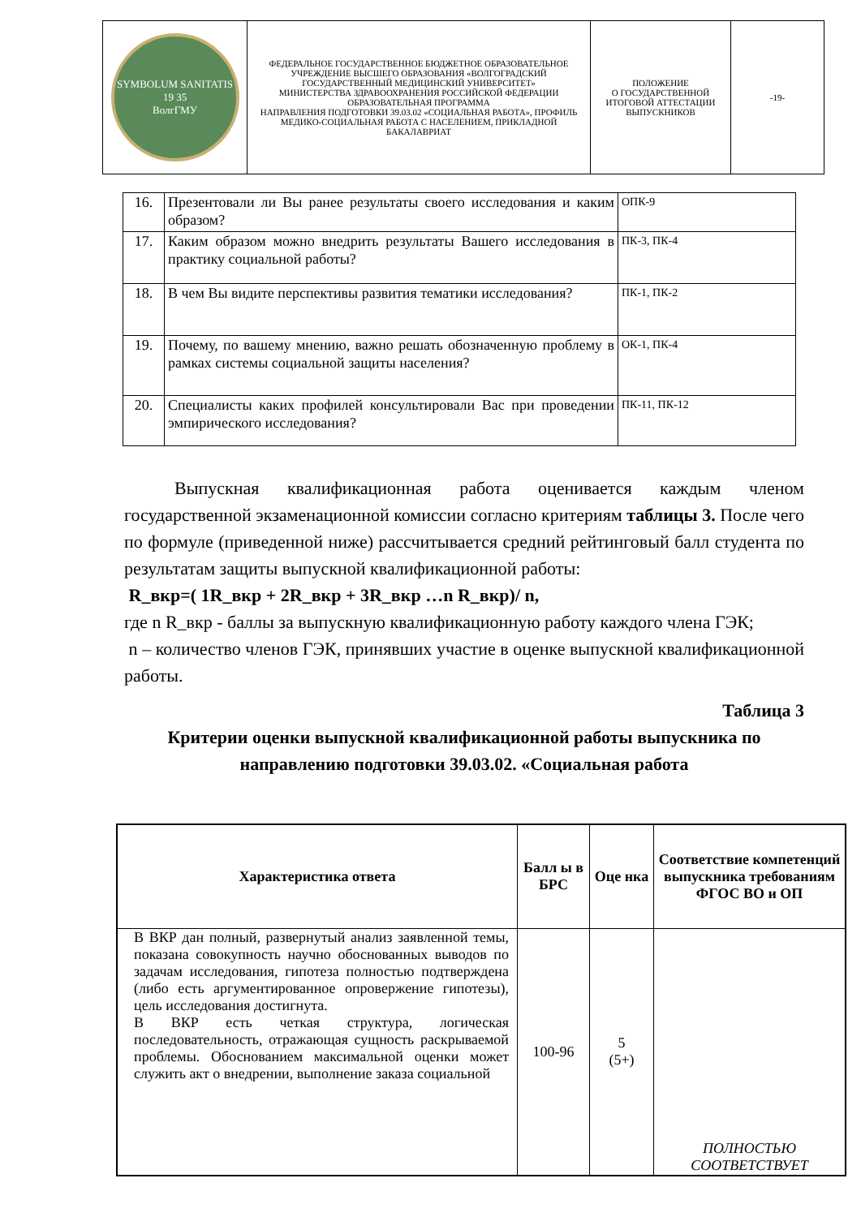| SYMBOLUM SANITATIS 19 35 ВолгГМУ | ФЕДЕРАЛЬНОЕ ГОСУДАРСТВЕННОЕ БЮДЖЕТНОЕ ОБРАЗОВАТЕЛЬНОЕ УЧРЕЖДЕНИЕ ВЫСШЕГО ОБРАЗОВАНИЯ «ВОЛГОГРАДСКИЙ ГОСУДАРСТВЕННЫЙ МЕДИЦИНСКИЙ УНИВЕРСИТЕТ» МИНИСТЕРСТВА ЗДРАВООХРАНЕНИЯ РОССИЙСКОЙ ФЕДЕРАЦИИ ОБРАЗОВАТЕЛЬНАЯ ПРОГРАММА НАПРАВЛЕНИЯ ПОДГОТОВКИ 39.03.02 «СОЦИАЛЬНАЯ РАБОТА», ПРОФИЛЬ МЕДИКО-СОЦИАЛЬНАЯ РАБОТА С НАСЕЛЕНИЕМ, ПРИКЛАДНОЙ БАКАЛАВРИАТ | ПОЛОЖЕНИЕ О ГОСУДАРСТВЕННОЙ ИТОГОВОЙ АТТЕСТАЦИИ ВЫПУСКНИКОВ | -19- |
| 16. | Презентовали ли Вы ранее результаты своего исследования и каким образом? | ОПК-9 |
| 17. | Каким образом можно внедрить результаты Вашего исследования в практику социальной работы? | ПК-3, ПК-4 |
| 18. | В чем Вы видите перспективы развития тематики исследования? | ПК-1, ПК-2 |
| 19. | Почему, по вашему мнению, важно решать обозначенную проблему в рамках системы социальной защиты населения? | ОК-1, ПК-4 |
| 20. | Специалисты каких профилей консультировали Вас при проведении эмпирического исследования? | ПК-11, ПК-12 |
Выпускная квалификационная работа оценивается каждым членом государственной экзаменационной комиссии согласно критериям таблицы 3. После чего по формуле (приведенной ниже) рассчитывается средний рейтинговый балл студента по результатам защиты выпускной квалификационной работы:
R_вкр=( 1R_вкр + 2R_вкр + 3R_вкр …n R_вкр)/ n,
где n R_вкр - баллы за выпускную квалификационную работу каждого члена ГЭК;
n – количество членов ГЭК, принявших участие в оценке выпускной квалификационной работы.
Таблица 3
Критерии оценки выпускной квалификационной работы выпускника по направлению подготовки 39.03.02. «Социальная работа
| Характеристика ответа | Балл ы в БРС | Оце нка | Соответствие компетенций выпускника требованиям ФГОС ВО и ОП |
| --- | --- | --- | --- |
| В ВКР дан полный, развернутый анализ заявленной темы, показана совокупность научно обоснованных выводов по задачам исследования, гипотеза полностью подтверждена (либо есть аргументированное опровержение гипотезы), цель исследования достигнута. В ВКР есть четкая структура, логическая последовательность, отражающая сущность раскрываемой проблемы. Обоснованием максимальной оценки может служить акт о внедрении, выполнение заказа социальной | 100-96 | 5 (5+) | ПОЛНОСТЬЮ СООТВЕТСТВУЕТ |